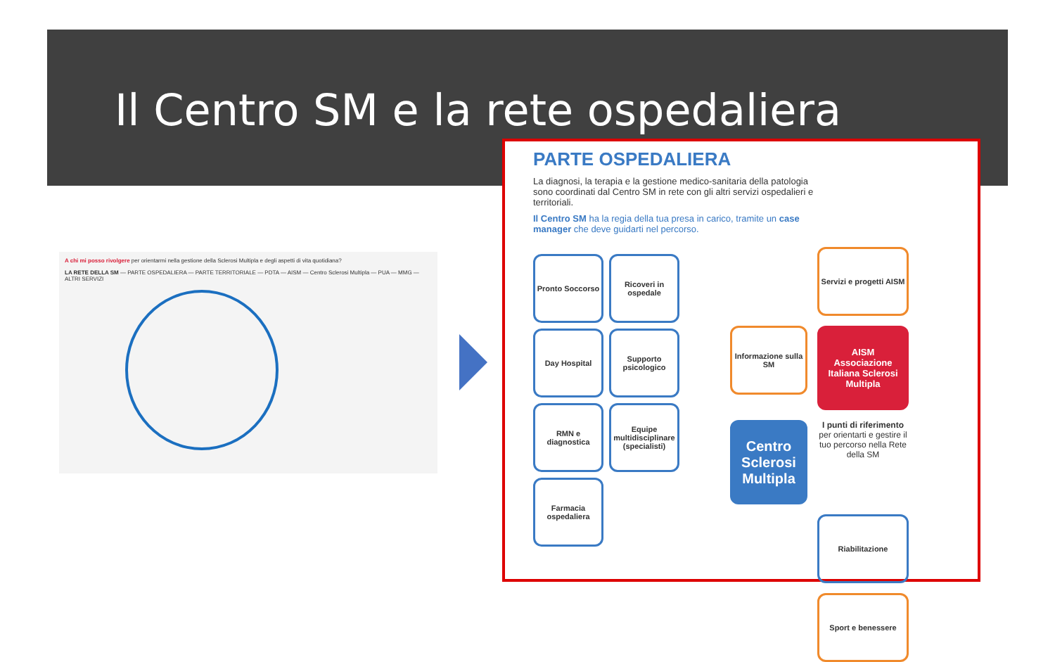Il Centro SM e la rete ospedaliera
A chi mi posso rivolgere per orientarmi nella gestione della Sclerosi Multipla e degli aspetti di vita quotidiana?
LA RETE DELLA SM — PARTE OSPEDALIERA — PARTE TERRITORIALE — PDTA — AISM — Centro Sclerosi Multipla — PUA — MMG — ALTRI SERVIZI
PARTE OSPEDALIERA
La diagnosi, la terapia e la gestione medico-sanitaria della patologia sono coordinati dal Centro SM in rete con gli altri servizi ospedalieri e territoriali.
Il Centro SM ha la regia della tua presa in carico, tramite un case manager che deve guidarti nel percorso.
Pronto Soccorso
Ricoveri in ospedale
Day Hospital
Supporto psicologico
RMN e diagnostica
Equipe multidisciplinare (specialisti)
Farmacia ospedaliera
Servizi e progetti AISM
Informazione sulla SM
AISM
Associazione Italiana Sclerosi Multipla
Centro Sclerosi Multipla
I punti di riferimento
per orientarti e gestire il tuo percorso nella Rete della SM
Riabilitazione
Sport e benessere